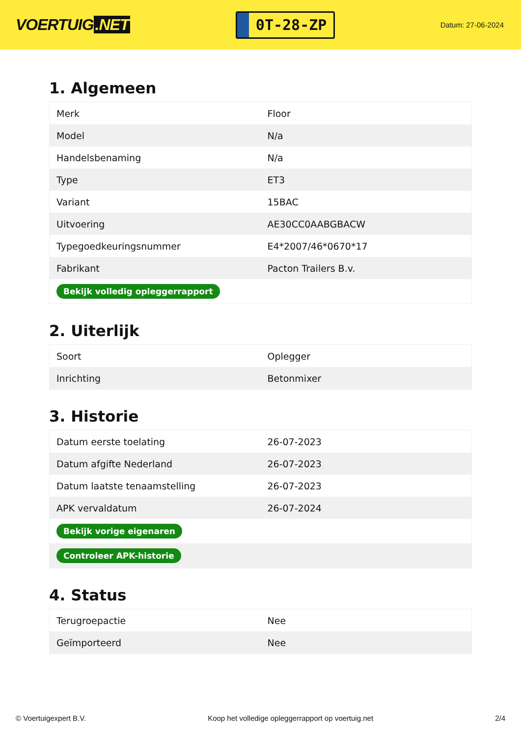VOERTUIG.NET
0T-28-ZP
Datum: 27-06-2024
1. Algemeen
| Merk | Floor |
| Model | N/a |
| Handelsbenaming | N/a |
| Type | ET3 |
| Variant | 15BAC |
| Uitvoering | AE30CC0AABGBACW |
| Typegoedkeuringsnummer | E4*2007/46*0670*17 |
| Fabrikant | Pacton Trailers B.v. |
| Bekijk volledig opleggerrapport | |
2. Uiterlijk
| Soort | Oplegger |
| Inrichting | Betonmixer |
3. Historie
| Datum eerste toelating | 26-07-2023 |
| Datum afgifte Nederland | 26-07-2023 |
| Datum laatste tenaamstelling | 26-07-2023 |
| APK vervaldatum | 26-07-2024 |
| Bekijk vorige eigenaren | |
| Controleer APK-historie | |
4. Status
| Terugroepactie | Nee |
| Geïmporteerd | Nee |
© Voertuigexpert B.V. Koop het volledige opleggerrapport op voertuig.net 2/4